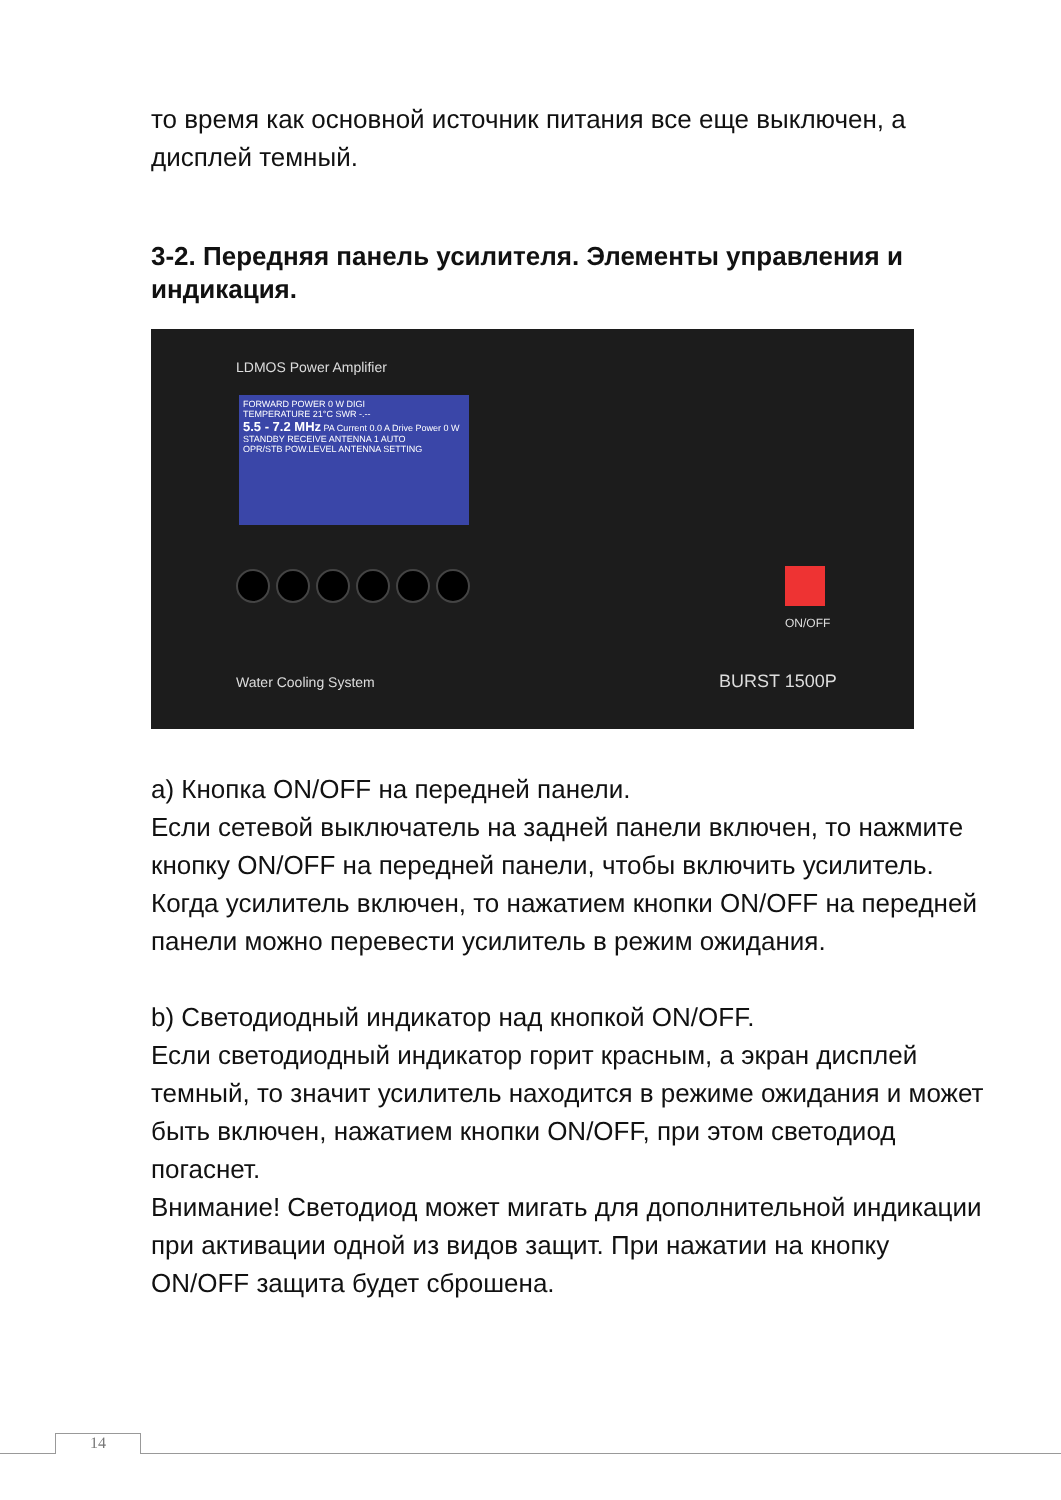то время как основной источник питания все еще выключен, а дисплей темный.
3-2. Передняя панель усилителя. Элементы управления и индикация.
LDMOS Power Amplifier
FORWARD POWER 0 W DIGI
TEMPERATURE 21°C SWR -.--
5.5 - 7.2 MHz PA Current 0.0 A Drive Power 0 W
STANDBY RECEIVE ANTENNA 1 AUTO
OPR/STB POW.LEVEL ANTENNA SETTING
ON/OFF
Water Cooling System BURST 1500P
a) Кнопка ON/OFF на передней панели.
Если сетевой выключатель на задней панели включен, то нажмите кнопку ON/OFF на передней панели, чтобы включить усилитель. Когда усилитель включен, то нажатием кнопки ON/OFF на передней панели можно перевести усилитель в режим ожидания.
b) Светодиодный индикатор над кнопкой ON/OFF.
Если светодиодный индикатор горит красным, а экран дисплей темный, то значит усилитель находится в режиме ожидания и может быть включен, нажатием кнопки ON/OFF, при этом светодиод погаснет.
Внимание! Светодиод может мигать для дополнительной индикации при активации одной из видов защит. При нажатии на кнопку ON/OFF защита будет сброшена.
14